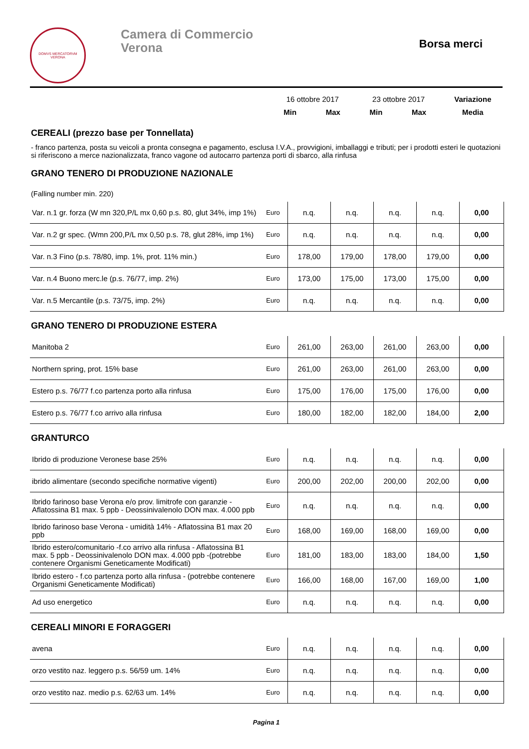DOMVS MERCATORVM
VERONA
Camera di Commercio
Verona
Borsa merci
| | | 16 ottobre 2017 | | 23 ottobre 2017 | | Variazione |
| | | Min | Max | Min | Max | Media |
CEREALI (prezzo base per Tonnellata)
- franco partenza, posta su veicoli a pronta consegna e pagamento, esclusa I.V.A., provvigioni, imballaggi e tributi; per i prodotti esteri le quotazioni si riferiscono a merce nazionalizzata, franco vagone od autocarro partenza porti di sbarco, alla rinfusa
GRANO TENERO DI PRODUZIONE NAZIONALE
(Falling number min. 220)
| Var. n.1 gr. forza (W mn 320,P/L mx 0,60 p.s. 80, glut 34%, imp 1%) | Euro | n.q. | n.q. | n.q. | n.q. | 0,00 |
| Var. n.2 gr spec. (Wmn 200,P/L mx 0,50 p.s. 78, glut 28%, imp 1%) | Euro | n.q. | n.q. | n.q. | n.q. | 0,00 |
| Var. n.3 Fino (p.s. 78/80, imp. 1%, prot. 11% min.) | Euro | 178,00 | 179,00 | 178,00 | 179,00 | 0,00 |
| Var. n.4 Buono merc.le (p.s. 76/77, imp. 2%) | Euro | 173,00 | 175,00 | 173,00 | 175,00 | 0,00 |
| Var. n.5 Mercantile (p.s. 73/75, imp. 2%) | Euro | n.q. | n.q. | n.q. | n.q. | 0,00 |
GRANO TENERO DI PRODUZIONE ESTERA
| Manitoba 2 | Euro | 261,00 | 263,00 | 261,00 | 263,00 | 0,00 |
| Northern spring, prot. 15% base | Euro | 261,00 | 263,00 | 261,00 | 263,00 | 0,00 |
| Estero p.s. 76/77 f.co partenza porto alla rinfusa | Euro | 175,00 | 176,00 | 175,00 | 176,00 | 0,00 |
| Estero p.s. 76/77 f.co arrivo alla rinfusa | Euro | 180,00 | 182,00 | 182,00 | 184,00 | 2,00 |
GRANTURCO
| Ibrido di produzione Veronese base 25% | Euro | n.q. | n.q. | n.q. | n.q. | 0,00 |
| ibrido alimentare (secondo specifiche normative vigenti) | Euro | 200,00 | 202,00 | 200,00 | 202,00 | 0,00 |
| Ibrido farinoso base Verona e/o prov. limitrofe con garanzie - Aflatossina B1 max. 5 ppb - Deossinivalenolo DON max. 4.000 ppb | Euro | n.q. | n.q. | n.q. | n.q. | 0,00 |
| Ibrido farinoso base Verona - umidità 14% - Aflatossina B1 max 20 ppb | Euro | 168,00 | 169,00 | 168,00 | 169,00 | 0,00 |
| Ibrido estero/comunitario -f.co arrivo alla rinfusa - Aflatossina B1 max. 5 ppb - Deossinivalenolo DON max. 4.000 ppb -(potrebbe contenere Organismi Geneticamente Modificati) | Euro | 181,00 | 183,00 | 183,00 | 184,00 | 1,50 |
| Ibrido estero - f.co partenza porto alla rinfusa - (potrebbe contenere Organismi Geneticamente Modificati) | Euro | 166,00 | 168,00 | 167,00 | 169,00 | 1,00 |
| Ad uso energetico | Euro | n.q. | n.q. | n.q. | n.q. | 0,00 |
CEREALI MINORI E FORAGGERI
| avena | Euro | n.q. | n.q. | n.q. | n.q. | 0,00 |
| orzo vestito naz. leggero p.s. 56/59 um. 14% | Euro | n.q. | n.q. | n.q. | n.q. | 0,00 |
| orzo vestito naz. medio p.s. 62/63 um. 14% | Euro | n.q. | n.q. | n.q. | n.q. | 0,00 |
Pagina 1